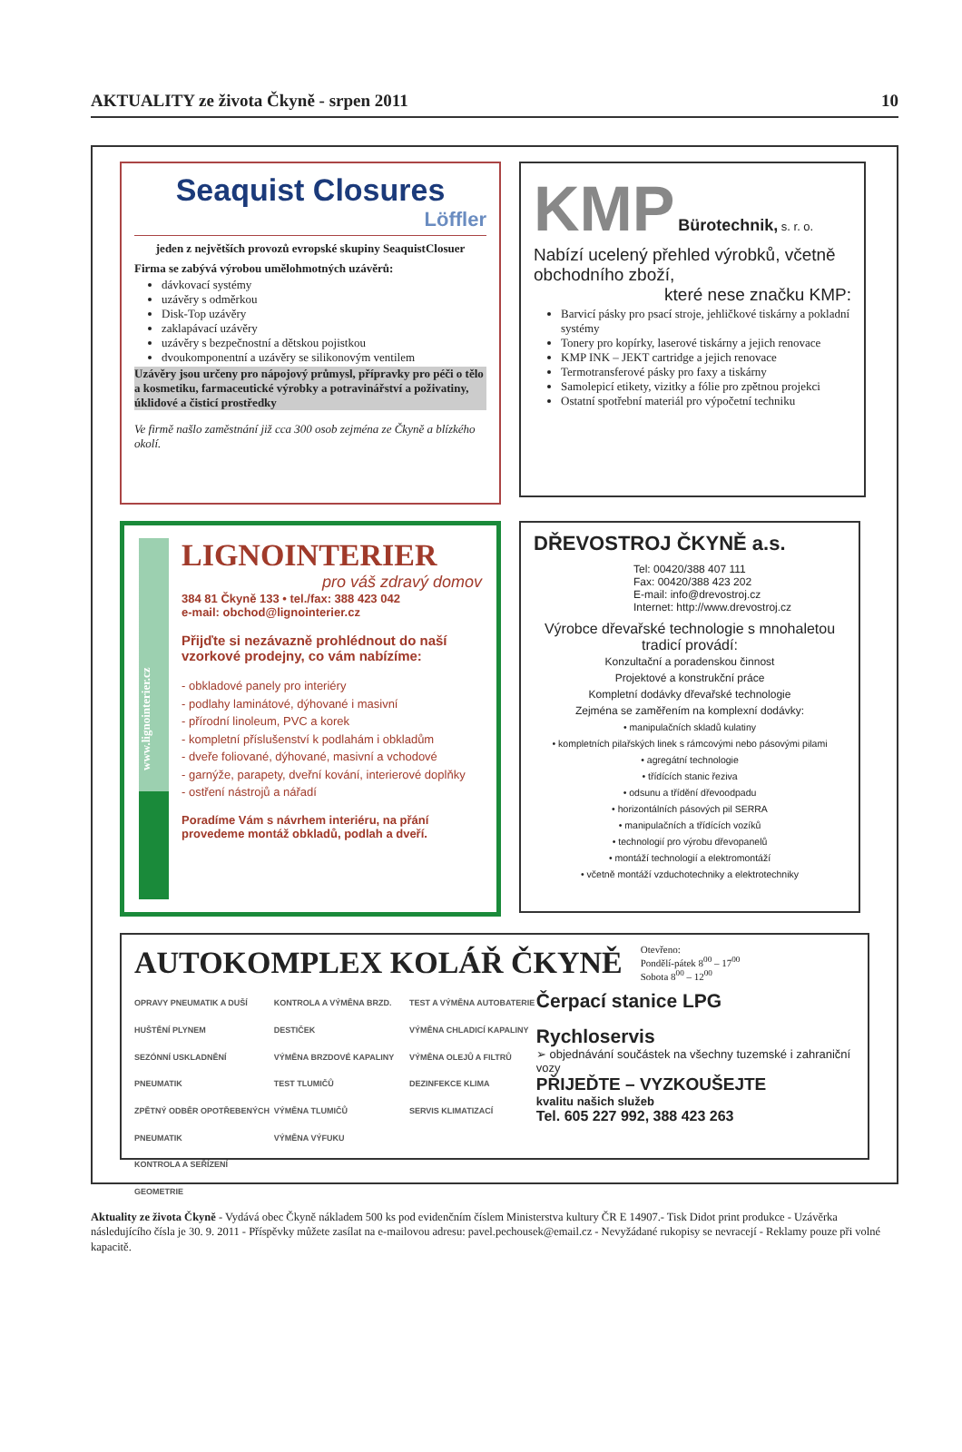AKTUALITY ze života Čkyně - srpen 2011 10
Seaquist Closures
Löffler
jeden z největších provozů evropské skupiny SeaquistClosuer
Firma se zabývá výrobou umělohmotných uzávěrů:
dávkovací systémy
uzávěry s odměrkou
Disk-Top uzávěry
zaklapávací uzávěry
uzávěry s bezpečnostní a dětskou pojistkou
dvoukomponentní a uzávěry se silikonovým ventilem
Uzávěry jsou určeny pro nápojový průmysl, přípravky pro péči o tělo a kosmetiku, farmaceutické výrobky a potravinářství a poživatiny, úklidové a čisticí prostředky
Ve firmě našlo zaměstnání již cca 300 osob zejména ze Čkyně a blízkého okolí.
KMP Bürotechnik, s. r. o.
Nabízí ucelený přehled výrobků, včetně obchodního zboží,
které nese značku KMP:
Barvicí pásky pro psací stroje, jehličkové tiskárny a pokladní systémy
Tonery pro kopírky, laserové tiskárny a jejich renovace
KMP INK – JEKT cartridge a jejich renovace
Termotransferové pásky pro faxy a tiskárny
Samolepicí etikety, vizitky a fólie pro zpětnou projekci
Ostatní spotřební materiál pro výpočetní techniku
www.lignointerier.cz
LIGNOINTERIER
pro váš zdravý domov
384 81 Čkyně 133 • tel./fax: 388 423 042
e-mail: obchod@lignointerier.cz
Přijďte si nezávazně prohlédnout do naší vzorkové prodejny, co vám nabízíme:
- obkladové panely pro interiéry
- podlahy laminátové, dýhované i masivní
- přírodní linoleum, PVC a korek
- kompletní příslušenství k podlahám i obkladům
- dveře foliované, dýhované, masivní a vchodové
- garnýže, parapety, dveřní kování, interierové doplňky
- ostření nástrojů a nářadí
Poradíme Vám s návrhem interiéru, na přání provedeme montáž obkladů, podlah a dveří.
DŘEVOSTROJ ČKYNĚ a.s.
Tel: 00420/388 407 111
Fax: 00420/388 423 202
E-mail: info@drevostroj.cz
Internet: http://www.drevostroj.cz
Výrobce dřevařské technologie s mnohaletou tradicí provádí:
Konzultační a poradenskou činnost
Projektové a konstrukční práce
Kompletní dodávky dřevařské technologie
Zejména se zaměřením na komplexní dodávky:
• manipulačních skladů kulatiny
• kompletních pilařských linek s rámcovými nebo pásovými pilami
• agregátní technologie
• třídících stanic řeziva
• odsunu a třídění dřevoodpadu
• horizontálních pásových pil SERRA
• manipulačních a třídících vozíků
• technologií pro výrobu dřevopanelů
• montáží technologií a elektromontáží
• včetně montáží vzduchotechniky a elektrotechniky
AUTOKOMPLEX KOLÁŘ ČKYNĚ Otevřeno:
Pondělí-pátek 8<sup>00</sup> – 17<sup>00</sup>
Sobota 8<sup>00</sup> – 12<sup>00</sup>
OPRAVY PNEUMATIK A DUŠÍ
HUŠTĚNÍ PLYNEM
SEZÓNNÍ USKLADNĚNÍ PNEUMATIK
ZPĚTNÝ ODBĚR OPOTŘEBENÝCH PNEUMATIK
KONTROLA A SEŘÍZENÍ GEOMETRIE
KONTROLA A VÝMĚNA BRZD. DESTIČEK
VÝMĚNA BRZDOVÉ KAPALINY
TEST TLUMIČŮ
VÝMĚNA TLUMIČŮ
VÝMĚNA VÝFUKU
TEST A VÝMĚNA AUTOBATERIE
VÝMĚNA CHLADICÍ KAPALINY
VÝMĚNA OLEJŮ A FILTRŮ
DEZINFEKCE KLIMA
SERVIS KLIMATIZACÍ
Čerpací stanice LPG
Rychloservis
➢ objednávání součástek na všechny tuzemské i zahraniční vozy
PŘIJEĎTE – VYZKOUŠEJTE
kvalitu našich služeb
Tel. 605 227 992, 388 423 263
Aktuality ze života Čkyně - Vydává obec Čkyně nákladem 500 ks pod evidenčním číslem Ministerstva kultury ČR E 14907.- Tisk Didot print produkce - Uzávěrka následujícího čísla je 30. 9. 2011 - Příspěvky můžete zasílat na e-mailovou adresu: pavel.pechousek@email.cz - Nevyžádané rukopisy se nevracejí - Reklamy pouze při volné kapacitě.